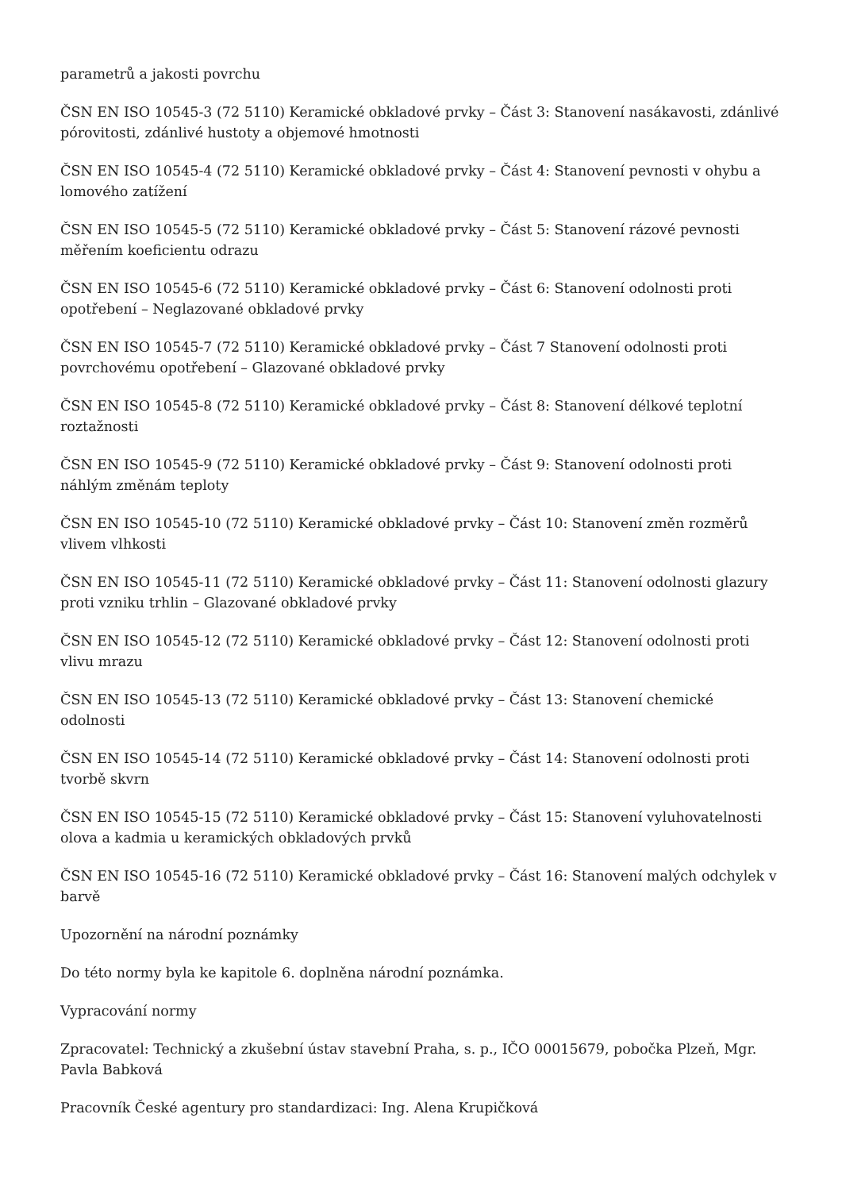parametrů a jakosti povrchu
ČSN EN ISO 10545-3 (72 5110) Keramické obkladové prvky – Část 3: Stanovení nasákavosti, zdánlivé pórovitosti, zdánlivé hustoty a objemové hmotnosti
ČSN EN ISO 10545-4 (72 5110) Keramické obkladové prvky – Část 4: Stanovení pevnosti v ohybu a lomového zatížení
ČSN EN ISO 10545-5 (72 5110) Keramické obkladové prvky – Část 5: Stanovení rázové pevnosti měřením koeficientu odrazu
ČSN EN ISO 10545-6 (72 5110) Keramické obkladové prvky – Část 6: Stanovení odolnosti proti opotřebení – Neglazované obkladové prvky
ČSN EN ISO 10545-7 (72 5110) Keramické obkladové prvky – Část 7 Stanovení odolnosti proti povrchovému opotřebení – Glazované obkladové prvky
ČSN EN ISO 10545-8 (72 5110) Keramické obkladové prvky – Část 8: Stanovení délkové teplotní roztažnosti
ČSN EN ISO 10545-9 (72 5110) Keramické obkladové prvky – Část 9: Stanovení odolnosti proti náhlým změnám teploty
ČSN EN ISO 10545-10 (72 5110) Keramické obkladové prvky – Část 10: Stanovení změn rozměrů vlivem vlhkosti
ČSN EN ISO 10545-11 (72 5110) Keramické obkladové prvky – Část 11: Stanovení odolnosti glazury proti vzniku trhlin – Glazované obkladové prvky
ČSN EN ISO 10545-12 (72 5110) Keramické obkladové prvky – Část 12: Stanovení odolnosti proti vlivu mrazu
ČSN EN ISO 10545-13 (72 5110) Keramické obkladové prvky – Část 13: Stanovení chemické odolnosti
ČSN EN ISO 10545-14 (72 5110) Keramické obkladové prvky – Část 14: Stanovení odolnosti proti tvorbě skvrn
ČSN EN ISO 10545-15 (72 5110) Keramické obkladové prvky – Část 15: Stanovení vyluhovatelnosti olova a kadmia u keramických obkladových prvků
ČSN EN ISO 10545-16 (72 5110) Keramické obkladové prvky – Část 16: Stanovení malých odchylek v barvě
Upozornění na národní poznámky
Do této normy byla ke kapitole 6. doplněna národní poznámka.
Vypracování normy
Zpracovatel: Technický a zkušební ústav stavební Praha, s. p., IČO 00015679, pobočka Plzeň, Mgr. Pavla Babková
Pracovník České agentury pro standardizaci: Ing. Alena Krupičková